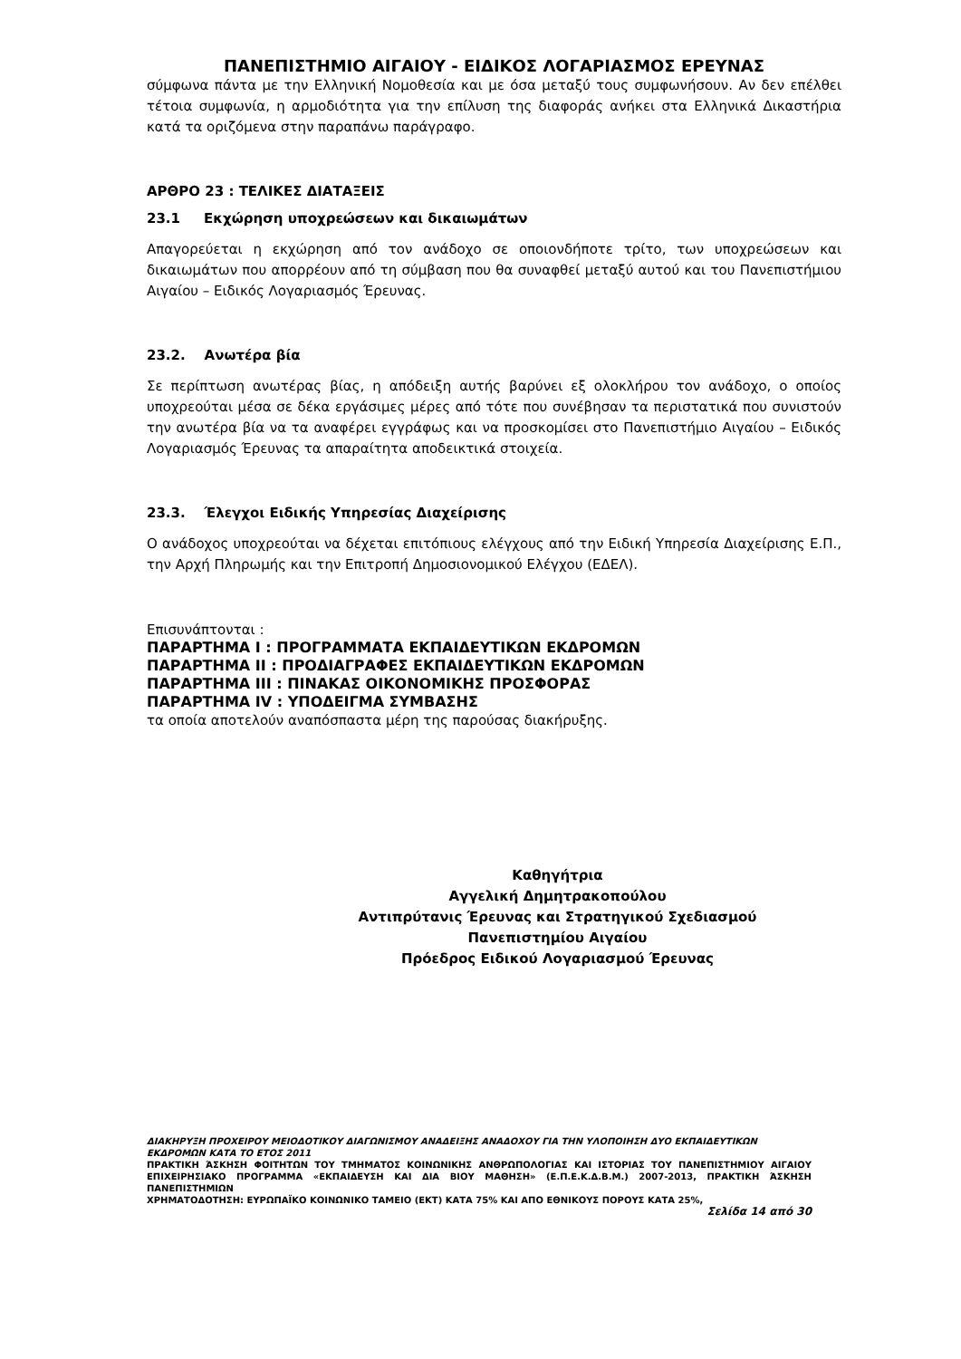ΠΑΝΕΠΙΣΤΗΜΙΟ ΑΙΓΑΙΟΥ - ΕΙΔΙΚΟΣ ΛΟΓΑΡΙΑΣΜΟΣ ΕΡΕΥΝΑΣ
σύμφωνα πάντα με την Ελληνική Νομοθεσία και με όσα μεταξύ τους συμφωνήσουν. Αν δεν επέλθει τέτοια συμφωνία, η αρμοδιότητα για την επίλυση της διαφοράς ανήκει στα Ελληνικά Δικαστήρια κατά τα οριζόμενα στην παραπάνω παράγραφο.
ΑΡΘΡΟ 23 : ΤΕΛΙΚΕΣ ΔΙΑΤΑΞΕΙΣ
23.1 Εκχώρηση υποχρεώσεων και δικαιωμάτων
Απαγορεύεται η εκχώρηση από τον ανάδοχο σε οποιονδήποτε τρίτο, των υποχρεώσεων και δικαιωμάτων που απορρέουν από τη σύμβαση που θα συναφθεί μεταξύ αυτού και του Πανεπιστήμιου Αιγαίου – Ειδικός Λογαριασμός Έρευνας.
23.2. Ανωτέρα βία
Σε περίπτωση ανωτέρας βίας, η απόδειξη αυτής βαρύνει εξ ολοκλήρου τον ανάδοχο, ο οποίος υποχρεούται μέσα σε δέκα εργάσιμες μέρες από τότε που συνέβησαν τα περιστατικά που συνιστούν την ανωτέρα βία να τα αναφέρει εγγράφως και να προσκομίσει στο Πανεπιστήμιο Αιγαίου – Ειδικός Λογαριασμός Έρευνας τα απαραίτητα αποδεικτικά στοιχεία.
23.3. Έλεγχοι Ειδικής Υπηρεσίας Διαχείρισης
Ο ανάδοχος υποχρεούται να δέχεται επιτόπιους ελέγχους από την Ειδική Υπηρεσία Διαχείρισης Ε.Π., την Αρχή Πληρωμής και την Επιτροπή Δημοσιονομικού Ελέγχου (ΕΔΕΛ).
Επισυνάπτονται :
ΠΑΡΑΡΤΗΜΑ Ι : ΠΡΟΓΡΑΜΜΑΤΑ ΕΚΠΑΙΔΕΥΤΙΚΩΝ ΕΚΔΡΟΜΩΝ
ΠΑΡΑΡΤΗΜΑ ΙΙ : ΠΡΟΔΙΑΓΡΑΦΕΣ ΕΚΠΑΙΔΕΥΤΙΚΩΝ ΕΚΔΡΟΜΩΝ
ΠΑΡΑΡΤΗΜΑ ΙΙΙ : ΠΙΝΑΚΑΣ ΟΙΚΟΝΟΜΙΚΗΣ ΠΡΟΣΦΟΡΑΣ
ΠΑΡΑΡΤΗΜΑ ΙV : ΥΠΟΔΕΙΓΜΑ ΣΥΜΒΑΣΗΣ
τα οποία αποτελούν αναπόσπαστα μέρη της παρούσας διακήρυξης.
Καθηγήτρια
Αγγελική Δημητρακοπούλου
Αντιπρύτανις Έρευνας και Στρατηγικού Σχεδιασμού
Πανεπιστημίου Αιγαίου
Πρόεδρος Ειδικού Λογαριασμού Έρευνας
ΔΙΑΚΗΡΥΞΗ ΠΡΟΧΕΙΡΟΥ ΜΕΙΟΔΟΤΙΚΟΥ ΔΙΑΓΩΝΙΣΜΟΥ ΑΝΑΔΕΙΞΗΣ ΑΝΑΔΟΧΟΥ ΓΙΑ ΤΗΝ ΥΛΟΠΟΙΗΣΗ ΔΥΟ ΕΚΠΑΙΔΕΥΤΙΚΩΝ ΕΚΔΡΟΜΩΝ ΚΑΤΑ ΤΟ ΕΤΟΣ 2011
ΠΡΑΚΤΙΚΗ ΆΣΚΗΣΗ ΦΟΙΤΗΤΩΝ ΤΟΥ ΤΜΗΜΑΤΟΣ ΚΟΙΝΩΝΙΚΗΣ ΑΝΘΡΩΠΟΛΟΓΙΑΣ ΚΑΙ ΙΣΤΟΡΙΑΣ ΤΟΥ ΠΑΝΕΠΙΣΤΗΜΙΟΥ ΑΙΓΑΙΟΥ ΕΠΙΧΕΙΡΗΣΙΑΚΟ ΠΡΟΓΡΑΜΜΑ «ΕΚΠΑΙΔΕΥΣΗ ΚΑΙ ΔΙΑ ΒΙΟΥ ΜΑΘΗΣΗ» (Ε.Π.Ε.Κ.Δ.Β.Μ.) 2007-2013, ΠΡΑΚΤΙΚΗ ΆΣΚΗΣΗ ΠΑΝΕΠΙΣΤΗΜΙΩΝ
ΧΡΗΜΑΤΟΔΟΤΗΣΗ: ΕΥΡΩΠΑΪΚΟ ΚΟΙΝΩΝΙΚΟ ΤΑΜΕΙΟ (ΕΚΤ) ΚΑΤΑ 75% ΚΑΙ ΑΠΟ ΕΘΝΙΚΟΥΣ ΠΟΡΟΥΣ ΚΑΤΑ 25%,
Σελίδα 14 από 30